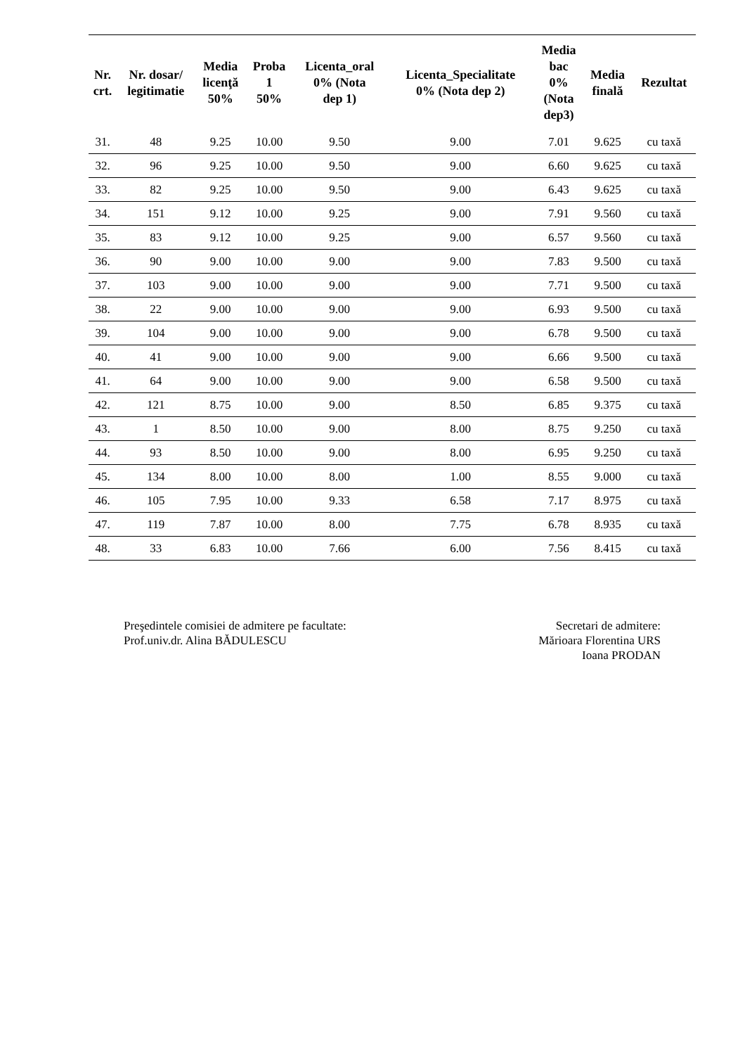| Nr. crt. | Nr. dosar/ legitimatie | Media licenţă 50% | Proba 1 50% | Licenta_oral 0% (Nota dep 1) | Licenta_Specialitate 0% (Nota dep 2) | Media bac 0% (Nota dep3) | Media finală | Rezultat |
| --- | --- | --- | --- | --- | --- | --- | --- | --- |
| 31. | 48 | 9.25 | 10.00 | 9.50 | 9.00 | 7.01 | 9.625 | cu taxă |
| 32. | 96 | 9.25 | 10.00 | 9.50 | 9.00 | 6.60 | 9.625 | cu taxă |
| 33. | 82 | 9.25 | 10.00 | 9.50 | 9.00 | 6.43 | 9.625 | cu taxă |
| 34. | 151 | 9.12 | 10.00 | 9.25 | 9.00 | 7.91 | 9.560 | cu taxă |
| 35. | 83 | 9.12 | 10.00 | 9.25 | 9.00 | 6.57 | 9.560 | cu taxă |
| 36. | 90 | 9.00 | 10.00 | 9.00 | 9.00 | 7.83 | 9.500 | cu taxă |
| 37. | 103 | 9.00 | 10.00 | 9.00 | 9.00 | 7.71 | 9.500 | cu taxă |
| 38. | 22 | 9.00 | 10.00 | 9.00 | 9.00 | 6.93 | 9.500 | cu taxă |
| 39. | 104 | 9.00 | 10.00 | 9.00 | 9.00 | 6.78 | 9.500 | cu taxă |
| 40. | 41 | 9.00 | 10.00 | 9.00 | 9.00 | 6.66 | 9.500 | cu taxă |
| 41. | 64 | 9.00 | 10.00 | 9.00 | 9.00 | 6.58 | 9.500 | cu taxă |
| 42. | 121 | 8.75 | 10.00 | 9.00 | 8.50 | 6.85 | 9.375 | cu taxă |
| 43. | 1 | 8.50 | 10.00 | 9.00 | 8.00 | 8.75 | 9.250 | cu taxă |
| 44. | 93 | 8.50 | 10.00 | 9.00 | 8.00 | 6.95 | 9.250 | cu taxă |
| 45. | 134 | 8.00 | 10.00 | 8.00 | 1.00 | 8.55 | 9.000 | cu taxă |
| 46. | 105 | 7.95 | 10.00 | 9.33 | 6.58 | 7.17 | 8.975 | cu taxă |
| 47. | 119 | 7.87 | 10.00 | 8.00 | 7.75 | 6.78 | 8.935 | cu taxă |
| 48. | 33 | 6.83 | 10.00 | 7.66 | 6.00 | 7.56 | 8.415 | cu taxă |
Preşedintele comisiei de admitere pe facultate:
Prof.univ.dr. Alina BĂDULESCU
Secretari de admitere:
Mărioara Florentina URS
Ioana PRODAN